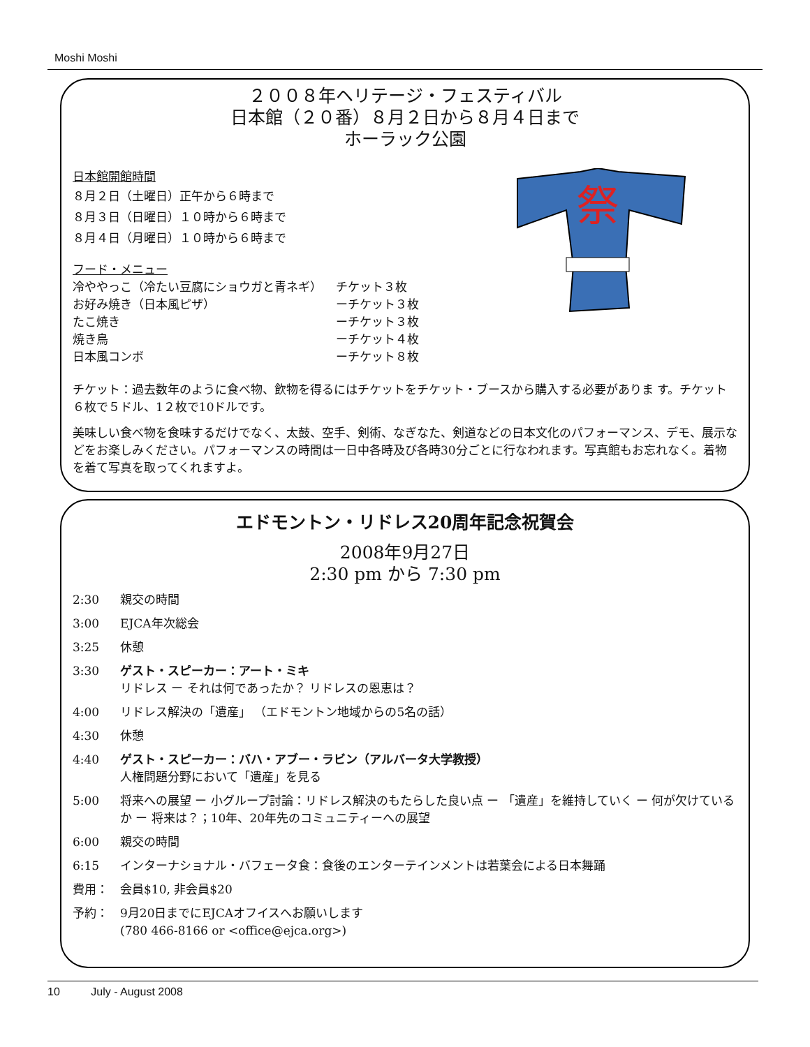Moshi Moshi
２００８年ヘリテージ・フェスティバル
日本館（２０番）８月２日から８月４日まで
ホーラック公園
日本館開館時間
８月２日（土曜日）正午から６時まで
８月３日（日曜日）１０時から６時まで
８月４日（月曜日）１０時から６時まで
フード・メニュー
| 冷ややっこ（冷たい豆腐にショウガと青ネギ） | チケット３枚 |
| お好み焼き（日本風ピザ） | ーチケット３枚 |
| たこ焼き | ーチケット３枚 |
| 焼き鳥 | ーチケット４枚 |
| 日本風コンボ | ーチケット８枚 |
祭
チケット：過去数年のように食べ物、飲物を得るにはチケットをチケット・ブースから購入する必要がありま す。チケット６枚で５ドル、1２枚で10ドルです。
美味しい食べ物を食味するだけでなく、太鼓、空手、剣術、なぎなた、剣道などの日本文化のパフォーマンス、デモ、展示などをお楽しみください。パフォーマンスの時間は一日中各時及び各時30分ごとに行なわれます。写真館もお忘れなく。着物を着て写真を取ってくれますよ。
エドモントン・リドレス20周年記念祝賀会
2008年9月27日
2:30 pm から 7:30 pm
2:30 親交の時間
3:00 EJCA年次総会
3:25 休憩
3:30 ゲスト・スピーカー：アート・ミキ
リドレス ー それは何であったか？ リドレスの恩恵は？
4:00 リドレス解決の「遺産」 （エドモントン地域からの5名の話）
4:30 休憩
4:40 ゲスト・スピーカー：バハ・アブー・ラビン（アルバータ大学教授）
人権問題分野において「遺産」を見る
5:00 将来への展望 ー 小グループ討論：リドレス解決のもたらした良い点 ー 「遺産」を維持していく ー 何が欠けているか ー 将来は？；10年、20年先のコミュニティーへの展望
6:00 親交の時間
6:15 インターナショナル・バフェータ食：食後のエンターテインメントは若葉会による日本舞踊
費用： 会員$10, 非会員$20
予約： 9月20日までにEJCAオフイスへお願いします
(780 466-8166 or <office@ejca.org>)
10 July - August 2008